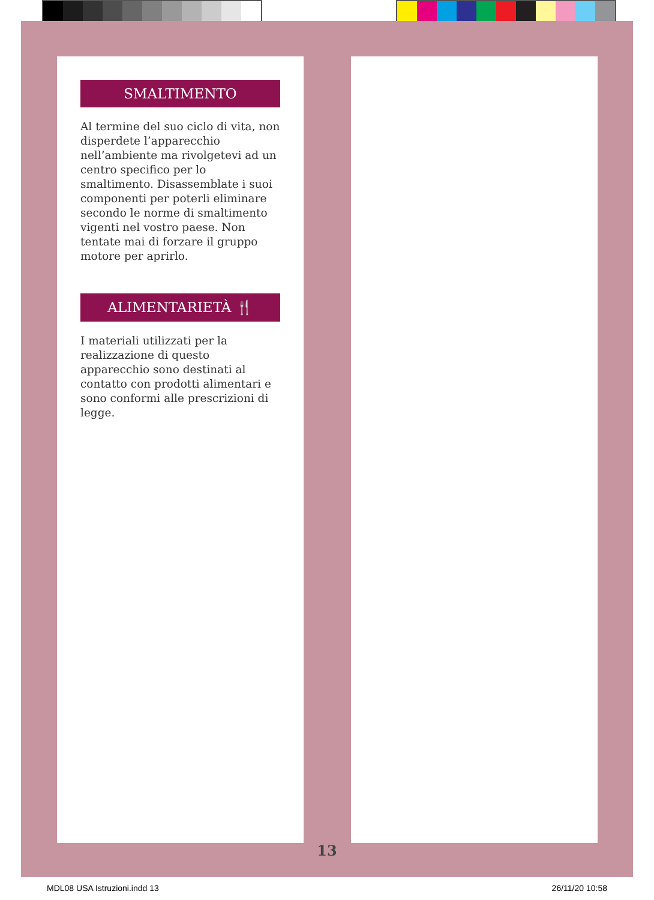SMALTIMENTO
Al termine del suo ciclo di vita, non disperdete l’apparecchio nell’ambiente ma rivolgetevi ad un centro specifico per lo smaltimento. Disassemblate i suoi componenti per poterli eliminare secondo le norme di smaltimento vigenti nel vostro paese. Non tentate mai di forzare il gruppo motore per aprirlo.
ALIMENTARIETÀ 🍴
I materiali utilizzati per la realizzazione di questo apparecchio sono destinati al contatto con prodotti alimentari e sono conformi alle prescrizioni di legge.
13
MDL08 USA Istruzioni.indd 13 26/11/20 10:58